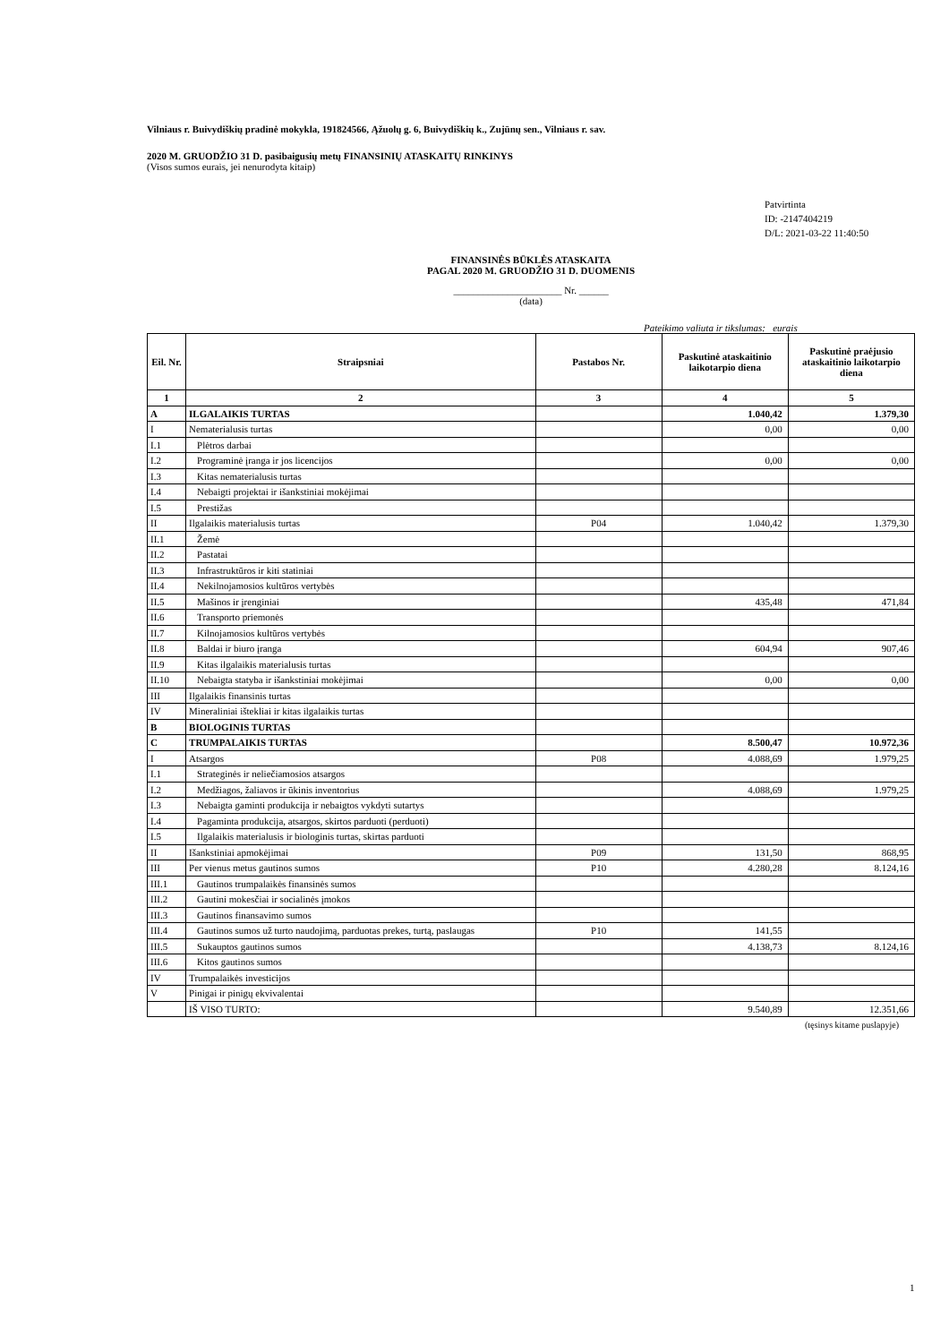Vilniaus r. Buivydiškių pradinė mokykla, 191824566, Ąžuolų g. 6, Buivydiškių k., Zujūnų sen., Vilniaus r. sav.
2020 M. GRUODŽIO 31 D. pasibaigusių metų FINANSINIŲ ATASKAITŲ RINKINYS
(Visos sumos eurais, jei nenurodyta kitaip)
Patvirtinta
ID: -2147404219
D/L: 2021-03-22 11:40:50
FINANSINĖS BŪKLĖS ATASKAITA
PAGAL 2020 M. GRUODŽIO 31 D. DUOMENIS
______________________ Nr. ______
(data)
Pateikimo valiuta ir tikslumas: eurais
| Eil. Nr. | Straipsniai | Pastabos Nr. | Paskutinė ataskaitinio laikotarpio diena | Paskutinė praėjusio ataskaitinio laikotarpio diena |
| --- | --- | --- | --- | --- |
| 1 | 2 | 3 | 4 | 5 |
| A | ILGALAIKIS TURTAS | | 1.040,42 | 1.379,30 |
| I | Nematerialusis turtas | | 0,00 | 0,00 |
| I.1 | Plėtros darbai | | | |
| I.2 | Programinė įranga ir jos licencijos | | 0,00 | 0,00 |
| I.3 | Kitas nematerialusis turtas | | | |
| I.4 | Nebaigti projektai ir išankstiniai mokėjimai | | | |
| I.5 | Prestižas | | | |
| II | Ilgalaikis materialusis turtas | P04 | 1.040,42 | 1.379,30 |
| II.1 | Žemė | | | |
| II.2 | Pastatai | | | |
| II.3 | Infrastruktūros ir kiti statiniai | | | |
| II.4 | Nekilnojamosios kultūros vertybės | | | |
| II.5 | Mašinos ir įrenginiai | | 435,48 | 471,84 |
| II.6 | Transporto priemonės | | | |
| II.7 | Kilnojamosios kultūros vertybės | | | |
| II.8 | Baldai ir biuro įranga | | 604,94 | 907,46 |
| II.9 | Kitas ilgalaikis materialusis turtas | | | |
| II.10 | Nebaigta statyba ir išankstiniai mokėjimai | | 0,00 | 0,00 |
| III | Ilgalaikis finansinis turtas | | | |
| IV | Mineraliniai ištekliai ir kitas ilgalaikis turtas | | | |
| B | BIOLOGINIS TURTAS | | | |
| C | TRUMPALAIKIS TURTAS | | 8.500,47 | 10.972,36 |
| I | Atsargos | P08 | 4.088,69 | 1.979,25 |
| I.1 | Strateginės ir neliečiamosios atsargos | | | |
| I.2 | Medžiagos, žaliavos ir ūkinis inventorius | | 4.088,69 | 1.979,25 |
| I.3 | Nebaigta gaminti produkcija ir nebaigtos vykdyti sutartys | | | |
| I.4 | Pagaminta produkcija, atsargos, skirtos parduoti (perduoti) | | | |
| I.5 | Ilgalaikis materialusis ir biologinis turtas, skirtas parduoti | | | |
| II | Išankstiniai apmokėjimai | P09 | 131,50 | 868,95 |
| III | Per vienus metus gautinos sumos | P10 | 4.280,28 | 8.124,16 |
| III.1 | Gautinos trumpalaikės finansinės sumos | | | |
| III.2 | Gautini mokesčiai ir socialinės įmokos | | | |
| III.3 | Gautinos finansavimo sumos | | | |
| III.4 | Gautinos sumos už turto naudojimą, parduotas prekes, turtą, paslaugas | P10 | 141,55 | |
| III.5 | Sukauptos gautinos sumos | | 4.138,73 | 8.124,16 |
| III.6 | Kitos gautinos sumos | | | |
| IV | Trumpalaikės investicijos | | | |
| V | Pinigai ir pinigų ekvivalentai | | | |
| | IŠ VISO TURTO: | | 9.540,89 | 12.351,66 |
(tęsinys kitame puslapyje)
1